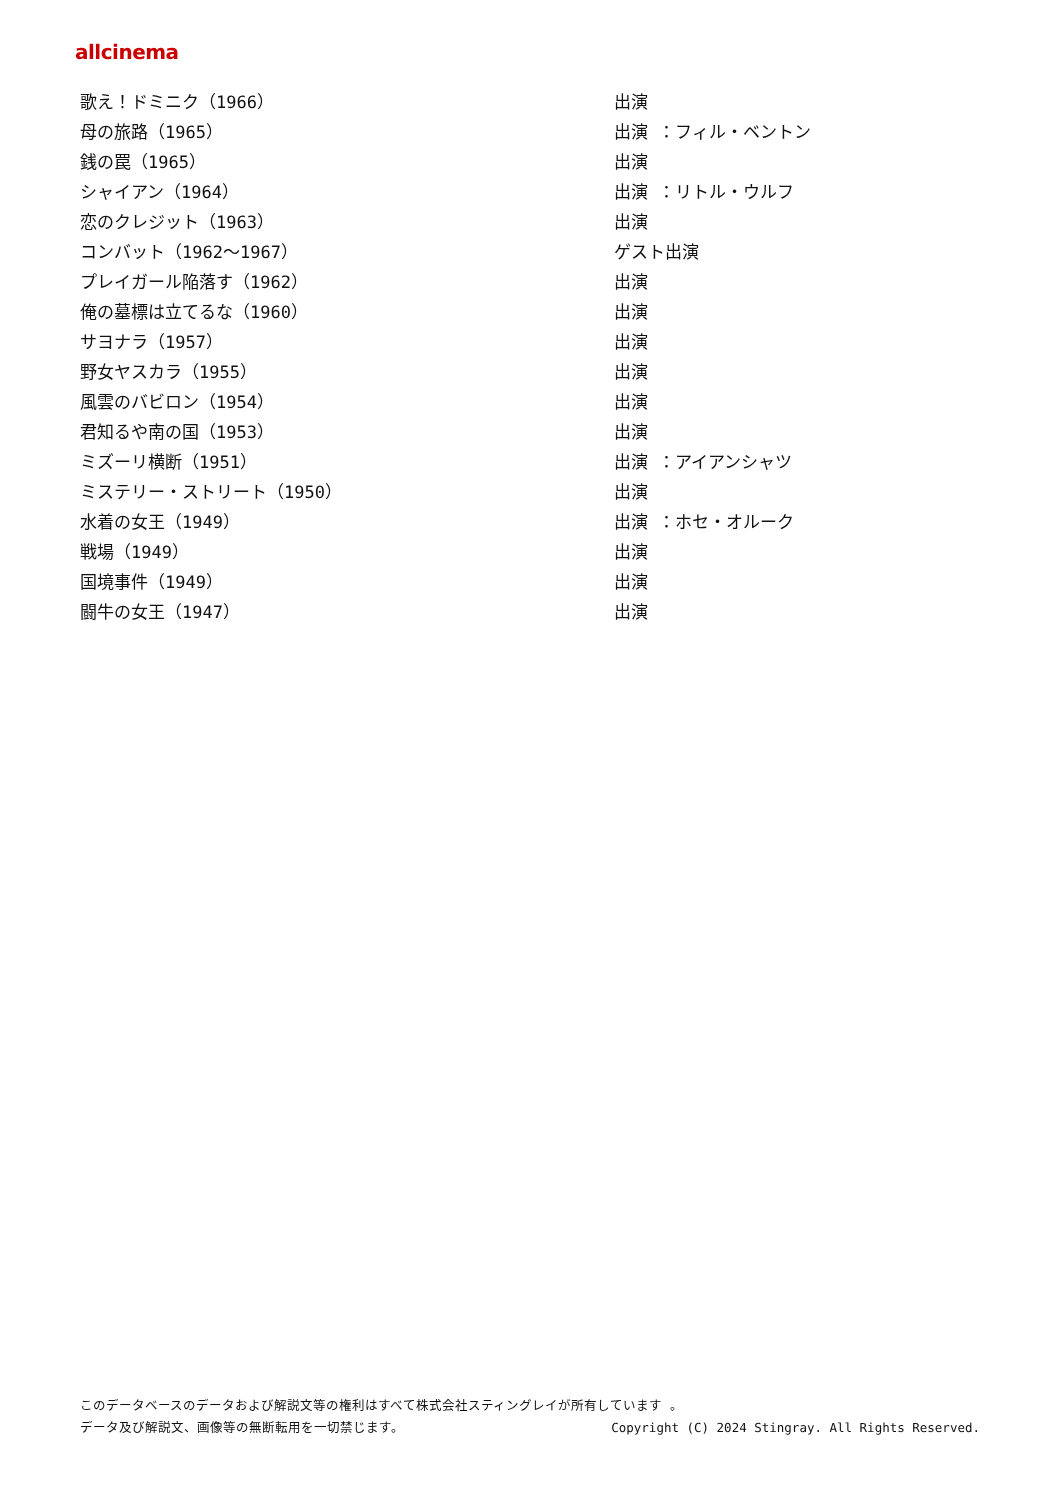allcinema
| 歌え！ドミニク（1966） | 出演 |
| 母の旅路（1965） | 出演 ：フィル・ベントン |
| 銭の罠（1965） | 出演 |
| シャイアン（1964） | 出演 ：リトル・ウルフ |
| 恋のクレジット（1963） | 出演 |
| コンバット（1962～1967） | ゲスト出演 |
| プレイガール陥落す（1962） | 出演 |
| 俺の墓標は立てるな（1960） | 出演 |
| サヨナラ（1957） | 出演 |
| 野女ヤスカラ（1955） | 出演 |
| 風雲のバビロン（1954） | 出演 |
| 君知るや南の国（1953） | 出演 |
| ミズーリ横断（1951） | 出演 ：アイアンシャツ |
| ミステリー・ストリート（1950） | 出演 |
| 水着の女王（1949） | 出演 ：ホセ・オルーク |
| 戦場（1949） | 出演 |
| 国境事件（1949） | 出演 |
| 闘牛の女王（1947） | 出演 |
このデータベースのデータおよび解説文等の権利はすべて株式会社スティングレイが所有しています 。
Copyright (C) 2024 Stingray. All Rights Reserved. データ及び解説文、画像等の無断転用を一切禁じます。